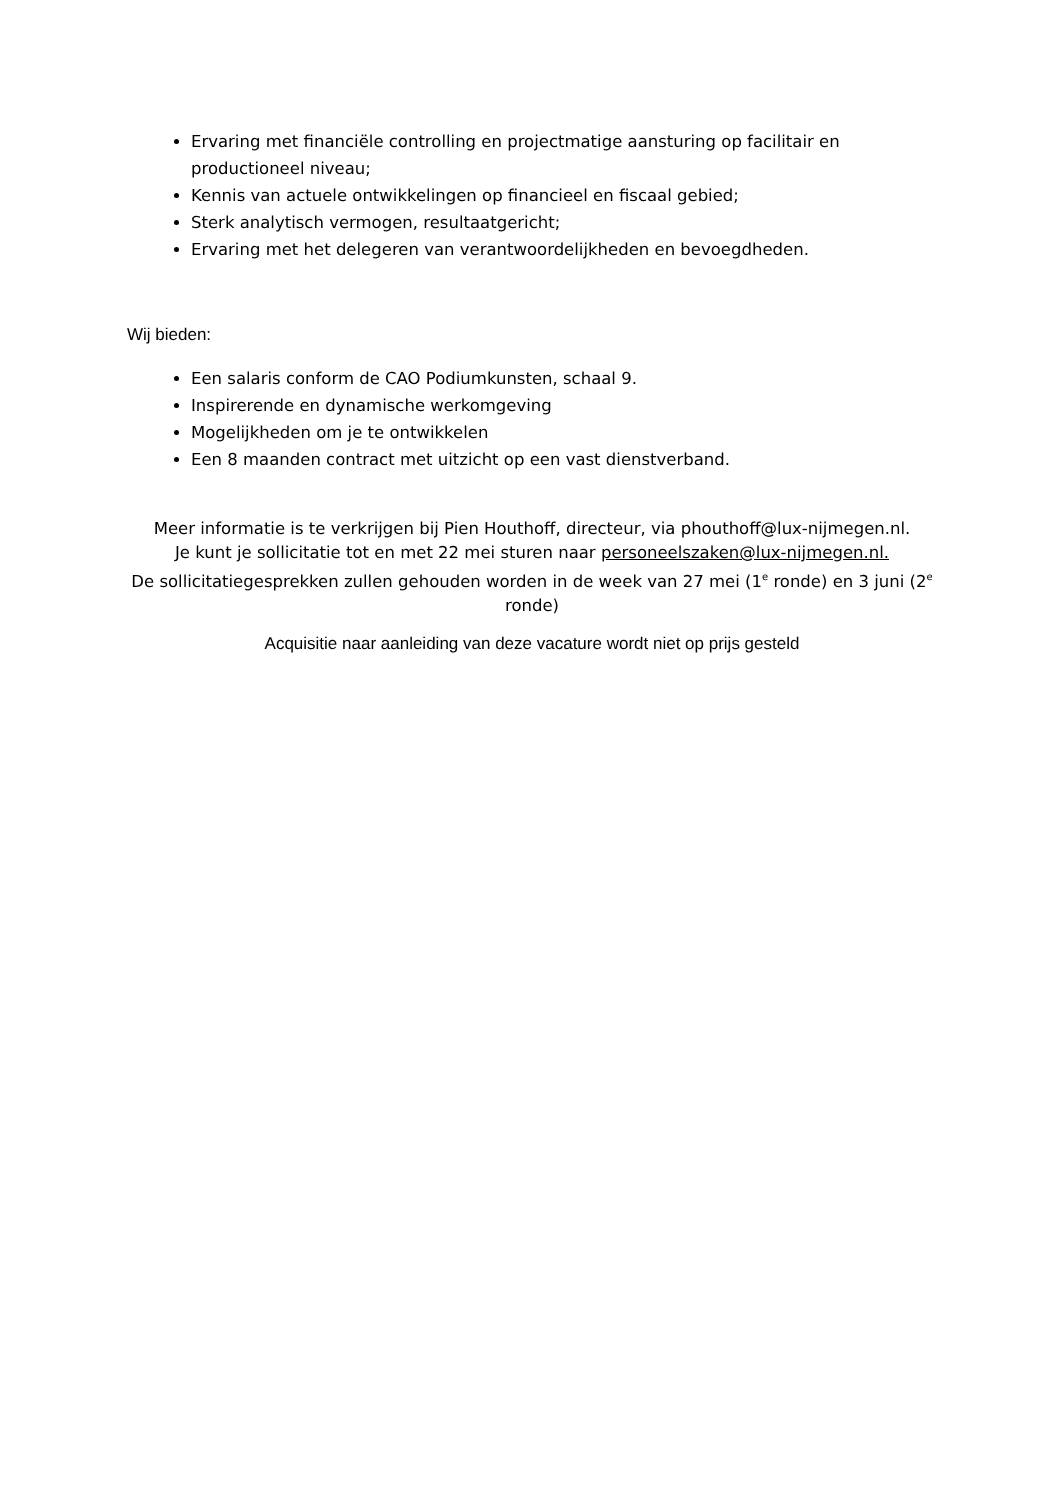Ervaring met financiële controlling en projectmatige aansturing op facilitair en productioneel niveau;
Kennis van actuele ontwikkelingen op financieel en fiscaal gebied;
Sterk analytisch vermogen, resultaatgericht;
Ervaring met het delegeren van verantwoordelijkheden en bevoegdheden.
Wij bieden:
Een salaris conform de CAO Podiumkunsten, schaal 9.
Inspirerende en dynamische werkomgeving
Mogelijkheden om je te ontwikkelen
Een 8 maanden contract met uitzicht op een vast dienstverband.
Meer informatie is te verkrijgen bij Pien Houthoff, directeur, via phouthoff@lux-nijmegen.nl.
Je kunt je sollicitatie tot en met 22 mei sturen naar personeelszaken@lux-nijmegen.nl.
De sollicitatiegesprekken zullen gehouden worden in de week van 27 mei (1<sup>e</sup> ronde) en 3 juni (2<sup>e</sup> ronde)
Acquisitie naar aanleiding van deze vacature wordt niet op prijs gesteld